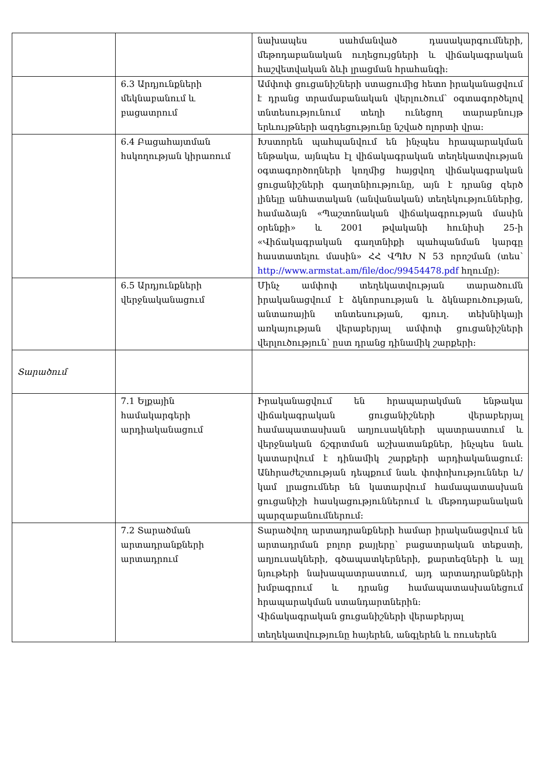| | | նախապես սահմանված դասակարգումների, մեթոդաբանական ուղեցույցների և վիճակագրական հաշվետվական ձևի լրացման հրահանգի: |
| | 6.3 Արդյունքների մեկնաբանում և բացատրում | Ամփոփ ցուցանիշների ստացումից հետո իրականացվում է դրանց տրամաբանական վերլուծում՝ օգտագործելով տնտեսությունում տեղի ունեցող տարաբնույթ երևույթների ազդեցությունը նշված ոլորտի վրա: |
| | 6.4 Բացահայտման հսկողության կիրառում | Խստորեն պահպանվում են ինչպես հրապարակման ենթակա, այնպես էլ վիճակագրական տեղեկատվության օգտագործողների կողմից հայցվող վիճակագրական ցուցանիշների գաղտնիությունը, այն է դրանց զերծ լինելը անհատական (անվանական) տեղեկություններից, համաձայն «Պաշտոնական վիճակագրության մասին օրենքի» և 2001 թվականի հունիսի 25-ի «Վիճակագրական գաղտնիքի պահպանման կարգը հաստատելու մասին» ՀՀ ՎՊԽ N 53 որոշման (տես՝ http://www.armstat.am/file/doc/99454478.pdf հղումը): |
| | 6.5 Արդյունքների վերջնականացում | Մինչ ամփոփ տեղեկատվության տարածումն իրականացվում է ձկնորսության և ձկնաբուծության, անտառային տնտեսության, գյուղ. տեխնիկայի առկայության վերաբերյալ ամփոփ ցուցանիշների վերլուծություն՝ ըստ դրանց դինամիկ շարքերի: |
| Տարածում | | |
| | 7.1 Ելքային համակարգերի արդիականացում | Իրականացվում են հրապարակման ենթակա վիճակագրական ցուցանիշների վերաբերյալ համապատասխան աղյուսակների պատրաստում և վերջնական ճշգրտման աշխատանքներ, ինչպես նաև կատարվում է դինամիկ շարքերի արդիականացում: Անհրաժեշտության դեպքում նաև փոփոխություններ և/կամ լրացումներ են կատարվում համապատասխան ցուցանիշի հասկացություններում և մեթոդաբանական պարզաբանումներում: |
| | 7.2 Տարածման արտադրանքների արտադրում | Տարածվող արտադրանքների համար իրականացվում են արտադրման բոլոր քայլերը՝ բացատրական տեքստի, աղյուսակների, գծապատկերների, քարտեզների և այլ նյութերի նախապատրաստում, այդ արտադրանքների խմբագրում և դրանց համապատասխանեցում հրապարակման ստանդարտներին: Վիճակագրական ցուցանիշների վերաբերյալ տեղեկատվությունը հայերեն, անգլերեն և ռուսերեն |